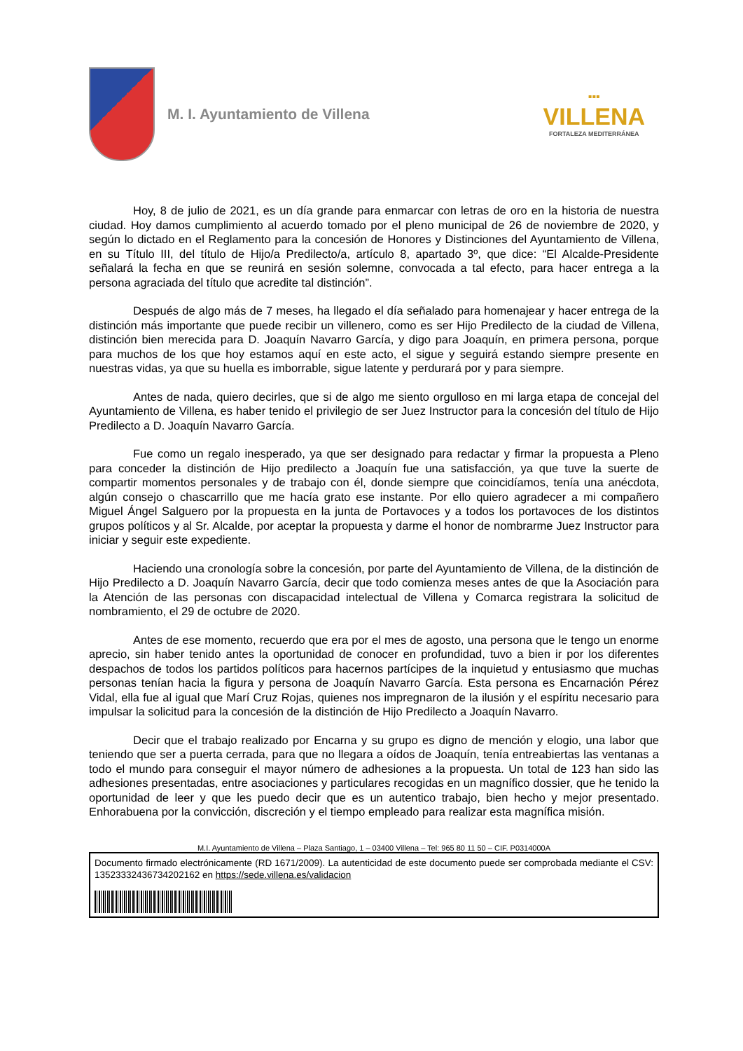M. I. Ayuntamiento de Villena
▪▪▪
VILLENA
FORTALEZA MEDITERRÁNEA
Hoy, 8 de julio de 2021, es un día grande para enmarcar con letras de oro en la historia de nuestra ciudad. Hoy damos cumplimiento al acuerdo tomado por el pleno municipal de 26 de noviembre de 2020, y según lo dictado en el Reglamento para la concesión de Honores y Distinciones del Ayuntamiento de Villena, en su Título III, del título de Hijo/a Predilecto/a, artículo 8, apartado 3º, que dice: “El Alcalde-Presidente señalará la fecha en que se reunirá en sesión solemne, convocada a tal efecto, para hacer entrega a la persona agraciada del título que acredite tal distinción”.
Después de algo más de 7 meses, ha llegado el día señalado para homenajear y hacer entrega de la distinción más importante que puede recibir un villenero, como es ser Hijo Predilecto de la ciudad de Villena, distinción bien merecida para D. Joaquín Navarro García, y digo para Joaquín, en primera persona, porque para muchos de los que hoy estamos aquí en este acto, el sigue y seguirá estando siempre presente en nuestras vidas, ya que su huella es imborrable, sigue latente y perdurará por y para siempre.
Antes de nada, quiero decirles, que si de algo me siento orgulloso en mi larga etapa de concejal del Ayuntamiento de Villena, es haber tenido el privilegio de ser Juez Instructor para la concesión del título de Hijo Predilecto a D. Joaquín Navarro García.
Fue como un regalo inesperado, ya que ser designado para redactar y firmar la propuesta a Pleno para conceder la distinción de Hijo predilecto a Joaquín fue una satisfacción, ya que tuve la suerte de compartir momentos personales y de trabajo con él, donde siempre que coincidíamos, tenía una anécdota, algún consejo o chascarrillo que me hacía grato ese instante. Por ello quiero agradecer a mi compañero Miguel Ángel Salguero por la propuesta en la junta de Portavoces y a todos los portavoces de los distintos grupos políticos y al Sr. Alcalde, por aceptar la propuesta y darme el honor de nombrarme Juez Instructor para iniciar y seguir este expediente.
Haciendo una cronología sobre la concesión, por parte del Ayuntamiento de Villena, de la distinción de Hijo Predilecto a D. Joaquín Navarro García, decir que todo comienza meses antes de que la Asociación para la Atención de las personas con discapacidad intelectual de Villena y Comarca registrara la solicitud de nombramiento, el 29 de octubre de 2020.
Antes de ese momento, recuerdo que era por el mes de agosto, una persona que le tengo un enorme aprecio, sin haber tenido antes la oportunidad de conocer en profundidad, tuvo a bien ir por los diferentes despachos de todos los partidos políticos para hacernos partícipes de la inquietud y entusiasmo que muchas personas tenían hacia la figura y persona de Joaquín Navarro García. Esta persona es Encarnación Pérez Vidal, ella fue al igual que Marí Cruz Rojas, quienes nos impregnaron de la ilusión y el espíritu necesario para impulsar la solicitud para la concesión de la distinción de Hijo Predilecto a Joaquín Navarro.
Decir que el trabajo realizado por Encarna y su grupo es digno de mención y elogio, una labor que teniendo que ser a puerta cerrada, para que no llegara a oídos de Joaquín, tenía entreabiertas las ventanas a todo el mundo para conseguir el mayor número de adhesiones a la propuesta. Un total de 123 han sido las adhesiones presentadas, entre asociaciones y particulares recogidas en un magnífico dossier, que he tenido la oportunidad de leer y que les puedo decir que es un autentico trabajo, bien hecho y mejor presentado. Enhorabuena por la convicción, discreción y el tiempo empleado para realizar esta magnífica misión.
M.I. Ayuntamiento de Villena – Plaza Santiago, 1 – 03400 Villena – Tel: 965 80 11 50 – CIF. P0314000A
Documento firmado electrónicamente (RD 1671/2009). La autenticidad de este documento puede ser comprobada mediante el CSV: 13523332436734202162 en https://sede.villena.es/validacion